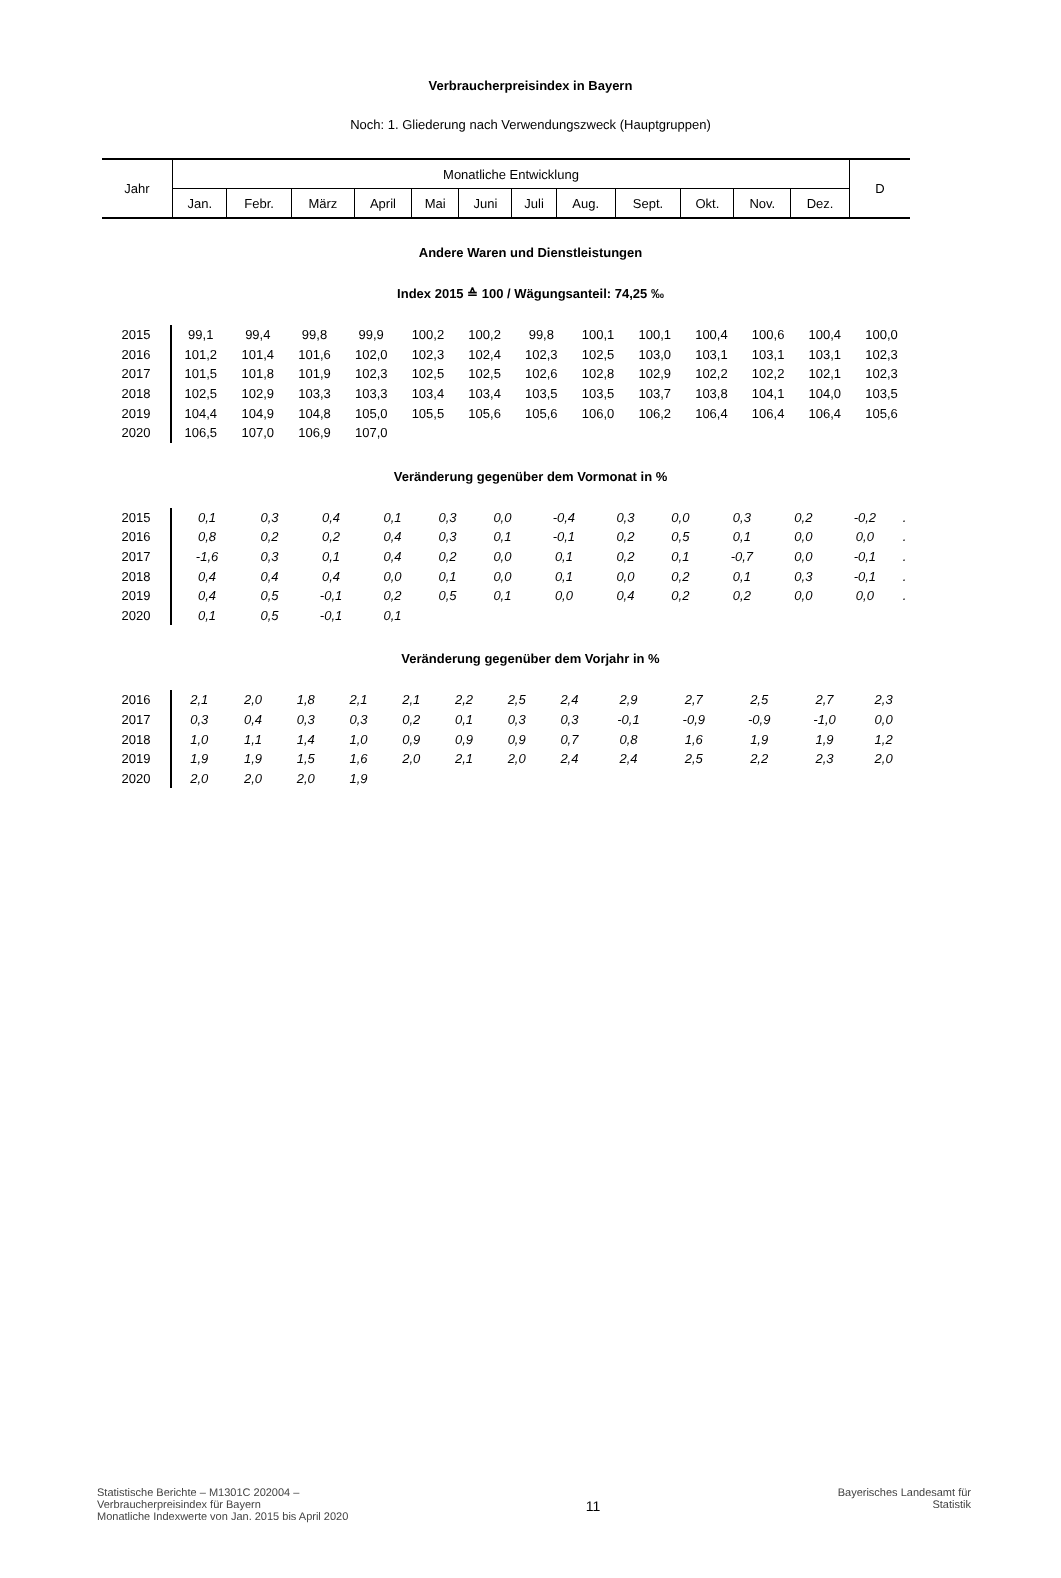Verbraucherpreisindex in Bayern
Noch: 1. Gliederung nach Verwendungszweck (Hauptgruppen)
| Jahr | Monatliche Entwicklung | | | | | | | | | | | | D |
| | Jan. | Febr. | März | April | Mai | Juni | Juli | Aug. | Sept. | Okt. | Nov. | Dez. | |
Andere Waren und Dienstleistungen
Index 2015 ≙ 100 / Wägungsanteil: 74,25 ‰
| 2015 | 99,1 | 99,4 | 99,8 | 99,9 | 100,2 | 100,2 | 99,8 | 100,1 | 100,1 | 100,4 | 100,6 | 100,4 | 100,0 |
| 2016 | 101,2 | 101,4 | 101,6 | 102,0 | 102,3 | 102,4 | 102,3 | 102,5 | 103,0 | 103,1 | 103,1 | 103,1 | 102,3 |
| 2017 | 101,5 | 101,8 | 101,9 | 102,3 | 102,5 | 102,5 | 102,6 | 102,8 | 102,9 | 102,2 | 102,2 | 102,1 | 102,3 |
| 2018 | 102,5 | 102,9 | 103,3 | 103,3 | 103,4 | 103,4 | 103,5 | 103,5 | 103,7 | 103,8 | 104,1 | 104,0 | 103,5 |
| 2019 | 104,4 | 104,9 | 104,8 | 105,0 | 105,5 | 105,6 | 105,6 | 106,0 | 106,2 | 106,4 | 106,4 | 106,4 | 105,6 |
| 2020 | 106,5 | 107,0 | 106,9 | 107,0 | | | | | | | | | |
Veränderung gegenüber dem Vormonat in %
| 2015 | 0,1 | 0,3 | 0,4 | 0,1 | 0,3 | 0,0 | -0,4 | 0,3 | 0,0 | 0,3 | 0,2 | -0,2 | . |
| 2016 | 0,8 | 0,2 | 0,2 | 0,4 | 0,3 | 0,1 | -0,1 | 0,2 | 0,5 | 0,1 | 0,0 | 0,0 | . |
| 2017 | -1,6 | 0,3 | 0,1 | 0,4 | 0,2 | 0,0 | 0,1 | 0,2 | 0,1 | -0,7 | 0,0 | -0,1 | . |
| 2018 | 0,4 | 0,4 | 0,4 | 0,0 | 0,1 | 0,0 | 0,1 | 0,0 | 0,2 | 0,1 | 0,3 | -0,1 | . |
| 2019 | 0,4 | 0,5 | -0,1 | 0,2 | 0,5 | 0,1 | 0,0 | 0,4 | 0,2 | 0,2 | 0,0 | 0,0 | . |
| 2020 | 0,1 | 0,5 | -0,1 | 0,1 | | | | | | | | | |
Veränderung gegenüber dem Vorjahr in %
| 2016 | 2,1 | 2,0 | 1,8 | 2,1 | 2,1 | 2,2 | 2,5 | 2,4 | 2,9 | 2,7 | 2,5 | 2,7 | 2,3 |
| 2017 | 0,3 | 0,4 | 0,3 | 0,3 | 0,2 | 0,1 | 0,3 | 0,3 | -0,1 | -0,9 | -0,9 | -1,0 | 0,0 |
| 2018 | 1,0 | 1,1 | 1,4 | 1,0 | 0,9 | 0,9 | 0,9 | 0,7 | 0,8 | 1,6 | 1,9 | 1,9 | 1,2 |
| 2019 | 1,9 | 1,9 | 1,5 | 1,6 | 2,0 | 2,1 | 2,0 | 2,4 | 2,4 | 2,5 | 2,2 | 2,3 | 2,0 |
| 2020 | 2,0 | 2,0 | 2,0 | 1,9 | | | | | | | | | |
Statistische Berichte – M1301C 202004 –
Verbraucherpreisindex für Bayern
Monatliche Indexwerte von Jan. 2015 bis April 2020
11
Bayerisches Landesamt für
Statistik